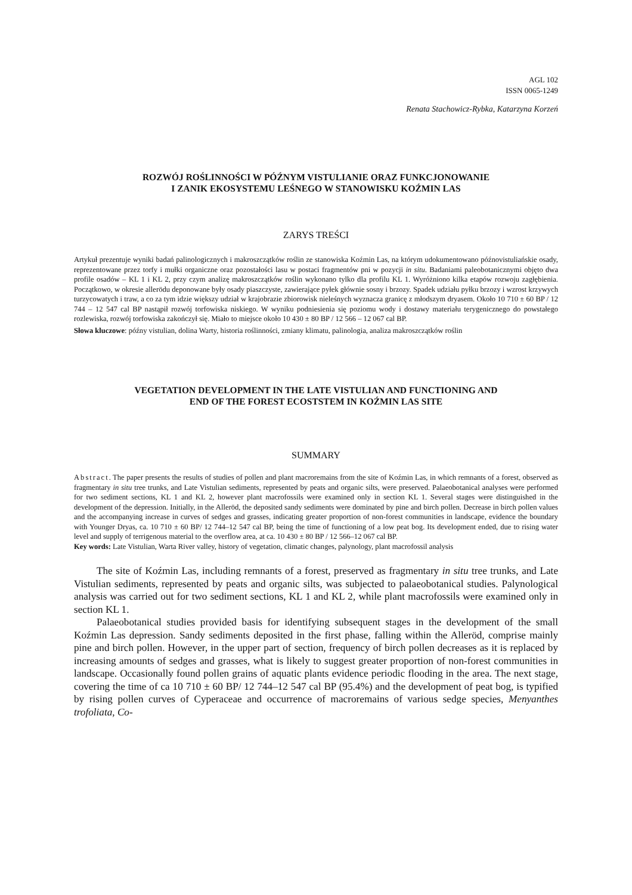AGL 102
ISSN 0065-1249
Renata Stachowicz-Rybka, Katarzyna Korzeń
ROZWÓJ ROŚLINNOŚCI W PÓŹNYM VISTULIANIE ORAZ FUNKCJONOWANIE
I ZANIK EKOSYSTEMU LEŚNEGO W STANOWISKU KOŹMIN LAS
ZARYS TREŚCI
Artykuł prezentuje wyniki badań palinologicznych i makroszczątków roślin ze stanowiska Koźmin Las, na którym udokumentowano późnovistuliańskie osady, reprezentowane przez torfy i mułki organiczne oraz pozostałości lasu w postaci fragmentów pni w pozycji in situ. Badaniami paleobotanicznymi objęto dwa profile osadów – KL 1 i KL 2, przy czym analizę makroszczątków roślin wykonano tylko dla profilu KL 1. Wyróżniono kilka etapów rozwoju zagłębienia. Początkowo, w okresie allerödu deponowane były osady piaszczyste, zawierające pyłek głównie sosny i brzozy. Spadek udziału pyłku brzozy i wzrost krzywych turzycowatych i traw, a co za tym idzie większy udział w krajobrazie zbiorowisk nieleśnych wyznacza granicę z młodszym dryasem. Około 10 710 ± 60 BP / 12 744 – 12 547 cal BP nastąpił rozwój torfowiska niskiego. W wyniku podniesienia się poziomu wody i dostawy materiału terygenicznego do powstałego rozlewiska, rozwój torfowiska zakończył się. Miało to miejsce około 10 430 ± 80 BP / 12 566 – 12 067 cal BP.
Słowa kluczowe: późny vistulian, dolina Warty, historia roślinności, zmiany klimatu, palinologia, analiza makroszczątków roślin
VEGETATION DEVELOPMENT IN THE LATE VISTULIAN AND FUNCTIONING AND
END OF THE FOREST ECOSTSTEM IN KOŹMIN LAS SITE
SUMMARY
Abstract. The paper presents the results of studies of pollen and plant macroremains from the site of Koźmin Las, in which remnants of a forest, observed as fragmentary in situ tree trunks, and Late Vistulian sediments, represented by peats and organic silts, were preserved. Palaeobotanical analyses were performed for two sediment sections, KL 1 and KL 2, however plant macrofossils were examined only in section KL 1. Several stages were distinguished in the development of the depression. Initially, in the Alleröd, the deposited sandy sediments were dominated by pine and birch pollen. Decrease in birch pollen values and the accompanying increase in curves of sedges and grasses, indicating greater proportion of non-forest communities in landscape, evidence the boundary with Younger Dryas, ca. 10 710 ± 60 BP/ 12 744–12 547 cal BP, being the time of functioning of a low peat bog. Its development ended, due to rising water level and supply of terrigenous material to the overflow area, at ca. 10 430 ± 80 BP / 12 566–12 067 cal BP.
Key words: Late Vistulian, Warta River valley, history of vegetation, climatic changes, palynology, plant macrofossil analysis
The site of Koźmin Las, including remnants of a forest, preserved as fragmentary in situ tree trunks, and Late Vistulian sediments, represented by peats and organic silts, was subjected to palaeobotanical studies. Palynological analysis was carried out for two sediment sections, KL 1 and KL 2, while plant macrofossils were examined only in section KL 1.
Palaeobotanical studies provided basis for identifying subsequent stages in the development of the small Koźmin Las depression. Sandy sediments deposited in the first phase, falling within the Alleröd, comprise mainly pine and birch pollen. However, in the upper part of section, frequency of birch pollen decreases as it is replaced by increasing amounts of sedges and grasses, what is likely to suggest greater proportion of non-forest communities in landscape. Occasionally found pollen grains of aquatic plants evidence periodic flooding in the area. The next stage, covering the time of ca 10 710 ± 60 BP/ 12 744–12 547 cal BP (95.4%) and the development of peat bog, is typified by rising pollen curves of Cyperaceae and occurrence of macroremains of various sedge species, Menyanthes trofoliata, Co-